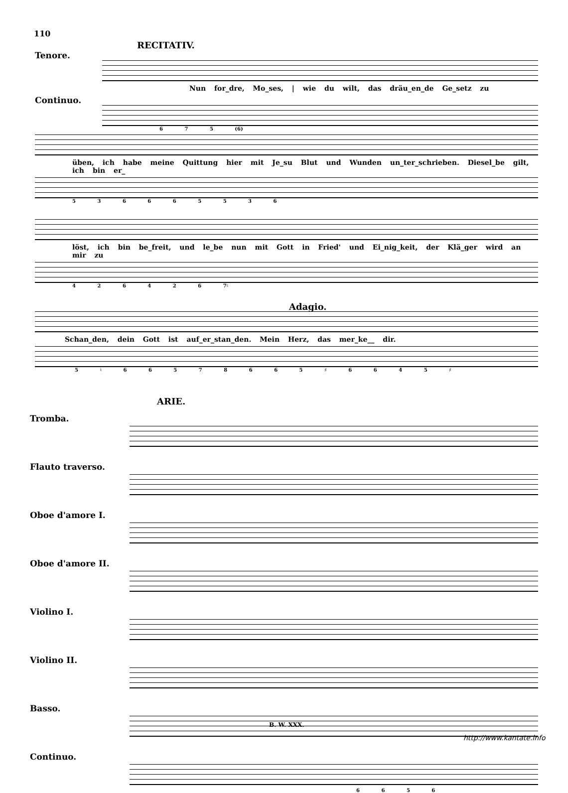110
RECITATIV.
Tenore.
Nun for_dre, Mo_ses, | wie du wilt, das dräu_en_de Ge_setz zu
Continuo.
6 7 5 (6)
üben, ich habe meine Quittung hier mit Je_su Blut und Wunden un_ter_schrieben. Diesel_be gilt, ich bin er_
5 3 6 6 6 5 5 3 6
löst, ich bin be_freit, und le_be nun mit Gott in Fried' und Ei_nig_keit, der Klä_ger wird an mir zu
4 2 6 4 2 6 7♮
Adagio.
Schan_den, dein Gott ist auf_er_stan_den. Mein Herz, das mer_ke__ dir.
5 ♮ 6 6 5 7 8 6 6 5 ♯ 6 6 4 5 ♯
ARIE.
Tromba.
Flauto traverso.
Oboe d'amore I.
Oboe d'amore II.
Violino I.
Violino II.
Basso.
Continuo.
6 6 5 6
B. W. XXX.
http://www.kantate.info